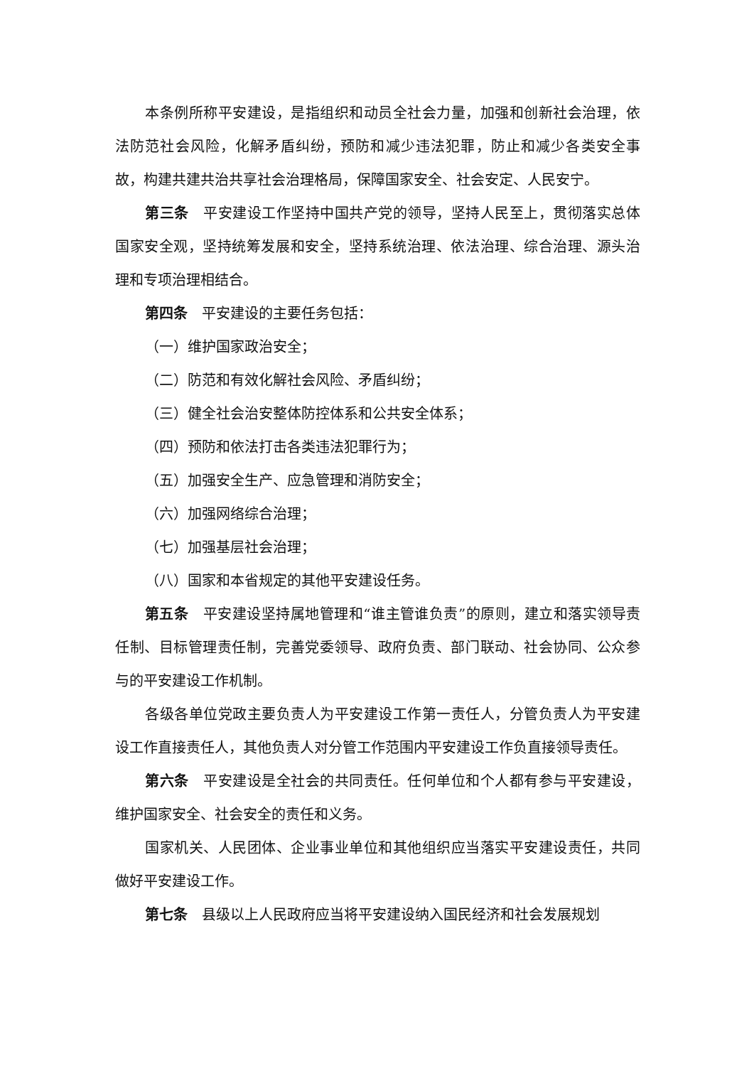本条例所称平安建设，是指组织和动员全社会力量，加强和创新社会治理，依法防范社会风险，化解矛盾纠纷，预防和减少违法犯罪，防止和减少各类安全事故，构建共建共治共享社会治理格局，保障国家安全、社会安定、人民安宁。
第三条　平安建设工作坚持中国共产党的领导，坚持人民至上，贯彻落实总体国家安全观，坚持统筹发展和安全，坚持系统治理、依法治理、综合治理、源头治理和专项治理相结合。
第四条　平安建设的主要任务包括：
（一）维护国家政治安全；
（二）防范和有效化解社会风险、矛盾纠纷；
（三）健全社会治安整体防控体系和公共安全体系；
（四）预防和依法打击各类违法犯罪行为；
（五）加强安全生产、应急管理和消防安全；
（六）加强网络综合治理；
（七）加强基层社会治理；
（八）国家和本省规定的其他平安建设任务。
第五条　平安建设坚持属地管理和“谁主管谁负责”的原则，建立和落实领导责任制、目标管理责任制，完善党委领导、政府负责、部门联动、社会协同、公众参与的平安建设工作机制。
各级各单位党政主要负责人为平安建设工作第一责任人，分管负责人为平安建设工作直接责任人，其他负责人对分管工作范围内平安建设工作负直接领导责任。
第六条　平安建设是全社会的共同责任。任何单位和个人都有参与平安建设，维护国家安全、社会安全的责任和义务。
国家机关、人民团体、企业事业单位和其他组织应当落实平安建设责任，共同做好平安建设工作。
第七条　县级以上人民政府应当将平安建设纳入国民经济和社会发展规划